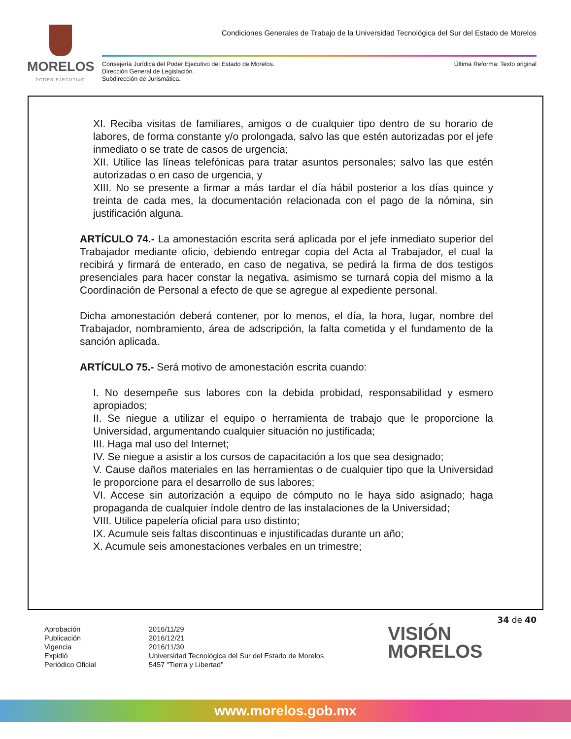MORELOS
PODER EJECUTIVO
Condiciones Generales de Trabajo de la Universidad Tecnológica del Sur del Estado de Morelos
Consejería Jurídica del Poder Ejecutivo del Estado de Morelos.
Dirección General de Legislación.
Subdirección de Jurismática.
Última Reforma: Texto original
XI. Reciba visitas de familiares, amigos o de cualquier tipo dentro de su horario de labores, de forma constante y/o prolongada, salvo las que estén autorizadas por el jefe inmediato o se trate de casos de urgencia;
XII. Utilice las líneas telefónicas para tratar asuntos personales; salvo las que estén autorizadas o en caso de urgencia, y
XIII. No se presente a firmar a más tardar el día hábil posterior a los días quince y treinta de cada mes, la documentación relacionada con el pago de la nómina, sin justificación alguna.
ARTÍCULO 74.- La amonestación escrita será aplicada por el jefe inmediato superior del Trabajador mediante oficio, debiendo entregar copia del Acta al Trabajador, el cual la recibirá y firmará de enterado, en caso de negativa, se pedirá la firma de dos testigos presenciales para hacer constar la negativa, asimismo se turnará copia del mismo a la Coordinación de Personal a efecto de que se agregue al expediente personal.
Dicha amonestación deberá contener, por lo menos, el día, la hora, lugar, nombre del Trabajador, nombramiento, área de adscripción, la falta cometida y el fundamento de la sanción aplicada.
ARTÍCULO 75.- Será motivo de amonestación escrita cuando:
I. No desempeñe sus labores con la debida probidad, responsabilidad y esmero apropiados;
II. Se niegue a utilizar el equipo o herramienta de trabajo que le proporcione la Universidad, argumentando cualquier situación no justificada;
III. Haga mal uso del Internet;
IV. Se niegue a asistir a los cursos de capacitación a los que sea designado;
V. Cause daños materiales en las herramientas o de cualquier tipo que la Universidad le proporcione para el desarrollo de sus labores;
VI. Accese sin autorización a equipo de cómputo no le haya sido asignado; haga propaganda de cualquier índole dentro de las instalaciones de la Universidad;
VIII. Utilice papelería oficial para uso distinto;
IX. Acumule seis faltas discontinuas e injustificadas durante un año;
X. Acumule seis amonestaciones verbales en un trimestre;
34 de 40
| Aprobación | 2016/11/29 |
| Publicación | 2016/12/21 |
| Vigencia | 2016/11/30 |
| Expidió | Universidad Tecnológica del Sur del Estado de Morelos |
| Periódico Oficial | 5457 “Tierra y Libertad” |
VISIÓN
MORELOS
www.morelos.gob.mx